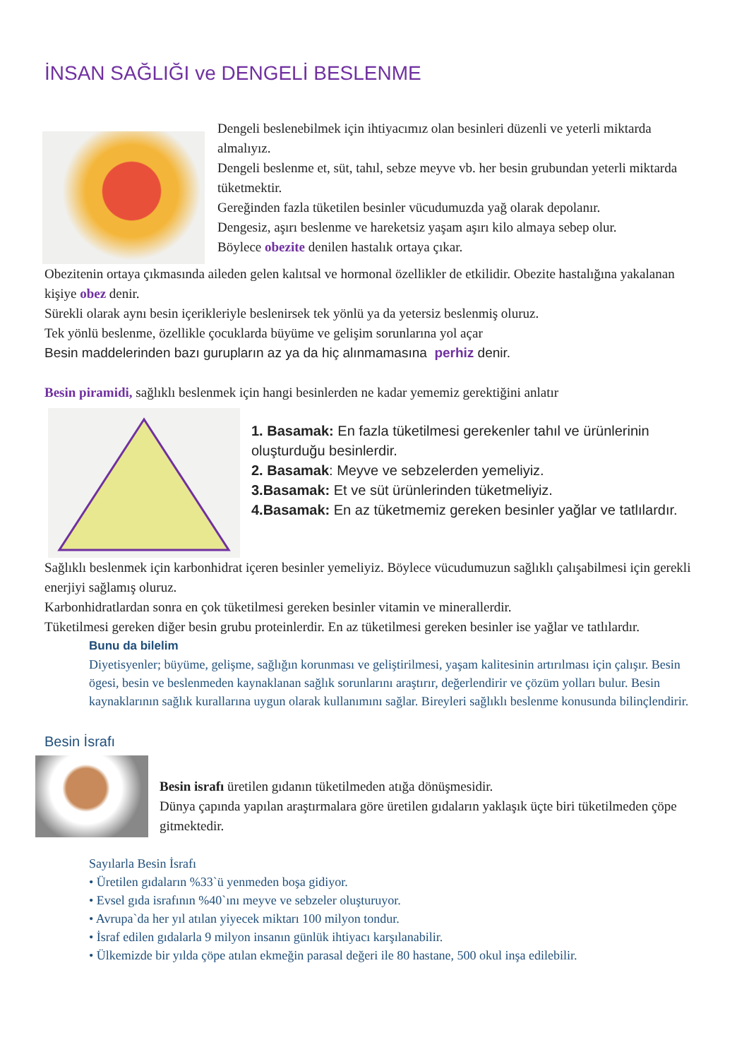İNSAN SAĞLIĞI ve DENGELİ BESLENME
Dengeli beslenebilmek için ihtiyacımız olan besinleri düzenli ve yeterli miktarda almalıyız.
Dengeli beslenme et, süt, tahıl, sebze meyve vb. her besin grubundan yeterli miktarda tüketmektir.
Gereğinden fazla tüketilen besinler vücudumuzda yağ olarak depolanır.
Dengesiz, aşırı beslenme ve hareketsiz yaşam aşırı kilo almaya sebep olur.
Böylece obezite denilen hastalık ortaya çıkar.
Obezitenin ortaya çıkmasında aileden gelen kalıtsal ve hormonal özellikler de etkilidir. Obezite hastalığına yakalanan kişiye obez denir.
Sürekli olarak aynı besin içerikleriyle beslenirsek tek yönlü ya da yetersiz beslenmiş oluruz.
Tek yönlü beslenme, özellikle çocuklarda büyüme ve gelişim sorunlarına yol açar
Besin maddelerinden bazı gurupların az ya da hiç alınmamasına perhiz denir.
Besin piramidi, sağlıklı beslenmek için hangi besinlerden ne kadar yememiz gerektiğini anlatır
1. Basamak: En fazla tüketilmesi gerekenler tahıl ve ürünlerinin oluşturduğu besinlerdir.
2. Basamak: Meyve ve sebzelerden yemeliyiz.
3.Basamak: Et ve süt ürünlerinden tüketmeliyiz.
4.Basamak: En az tüketmemiz gereken besinler yağlar ve tatlılardır.
Sağlıklı beslenmek için karbonhidrat içeren besinler yemeliyiz. Böylece vücudumuzun sağlıklı çalışabilmesi için gerekli enerjiyi sağlamış oluruz.
Karbonhidratlardan sonra en çok tüketilmesi gereken besinler vitamin ve minerallerdir.
Tüketilmesi gereken diğer besin grubu proteinlerdir. En az tüketilmesi gereken besinler ise yağlar ve tatlılardır.
Bunu da bilelim
Diyetisyenler; büyüme, gelişme, sağlığın korunması ve geliştirilmesi, yaşam kalitesinin artırılması için çalışır. Besin ögesi, besin ve beslenmeden kaynaklanan sağlık sorunlarını araştırır, değerlendirir ve çözüm yolları bulur. Besin kaynaklarının sağlık kurallarına uygun olarak kullanımını sağlar. Bireyleri sağlıklı beslenme konusunda bilinçlendirir.
Besin İsrafı
Besin israfı üretilen gıdanın tüketilmeden atığa dönüşmesidir.
Dünya çapında yapılan araştırmalara göre üretilen gıdaların yaklaşık üçte biri tüketilmeden çöpe gitmektedir.
Sayılarla Besin İsrafı
• Üretilen gıdaların %33`ü yenmeden boşa gidiyor.
• Evsel gıda israfının %40`ını meyve ve sebzeler oluşturuyor.
• Avrupa`da her yıl atılan yiyecek miktarı 100 milyon tondur.
• İsraf edilen gıdalarla 9 milyon insanın günlük ihtiyacı karşılanabilir.
• Ülkemizde bir yılda çöpe atılan ekmeğin parasal değeri ile 80 hastane, 500 okul inşa edilebilir.